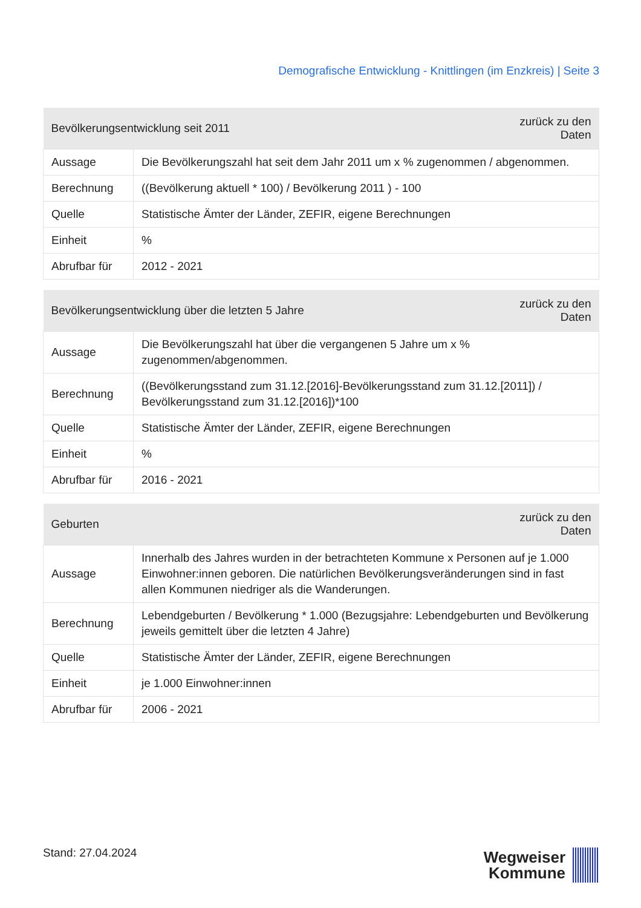Demografische Entwicklung - Knittlingen (im Enzkreis) | Seite 3
| Bevölkerungsentwicklung seit 2011 | | zurück zu den Daten |
| --- | --- | --- |
| Aussage | Die Bevölkerungszahl hat seit dem Jahr 2011 um x % zugenommen / abgenommen. | |
| Berechnung | ((Bevölkerung aktuell * 100) / Bevölkerung 2011 ) - 100 | |
| Quelle | Statistische Ämter der Länder, ZEFIR, eigene Berechnungen | |
| Einheit | % | |
| Abrufbar für | 2012 - 2021 | |
| Bevölkerungsentwicklung über die letzten 5 Jahre | | zurück zu den Daten |
| --- | --- | --- |
| Aussage | Die Bevölkerungszahl hat über die vergangenen 5 Jahre um x % zugenommen/abgenommen. | |
| Berechnung | ((Bevölkerungsstand zum 31.12.[2016]-Bevölkerungsstand zum 31.12.[2011]) / Bevölkerungsstand zum 31.12.[2016])*100 | |
| Quelle | Statistische Ämter der Länder, ZEFIR, eigene Berechnungen | |
| Einheit | % | |
| Abrufbar für | 2016 - 2021 | |
| Geburten | | zurück zu den Daten |
| --- | --- | --- |
| Aussage | Innerhalb des Jahres wurden in der betrachteten Kommune x Personen auf je 1.000 Einwohner:innen geboren. Die natürlichen Bevölkerungsveränderungen sind in fast allen Kommunen niedriger als die Wanderungen. | |
| Berechnung | Lebendgeburten / Bevölkerung * 1.000 (Bezugsjahre: Lebendgeburten und Bevölkerung jeweils gemittelt über die letzten 4 Jahre) | |
| Quelle | Statistische Ämter der Länder, ZEFIR, eigene Berechnungen | |
| Einheit | je 1.000 Einwohner:innen | |
| Abrufbar für | 2006 - 2021 | |
Stand: 27.04.2024
Wegweiser
Kommune